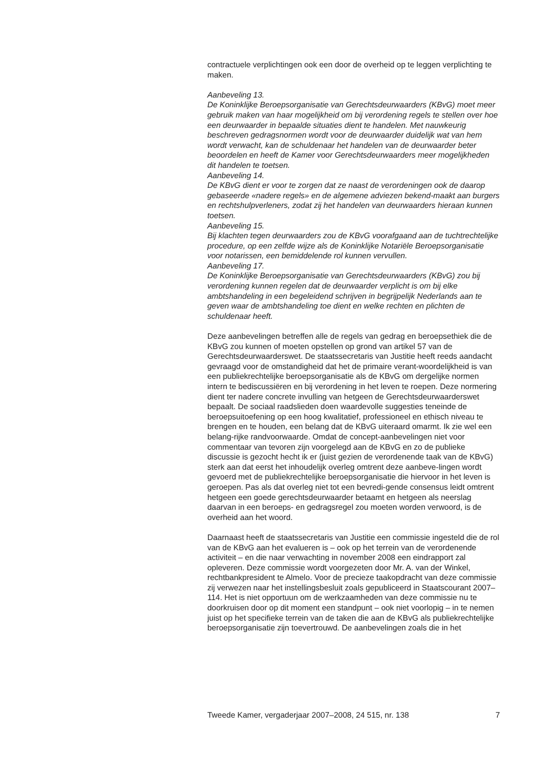contractuele verplichtingen ook een door de overheid op te leggen verplichting te maken.
Aanbeveling 13.
De Koninklijke Beroepsorganisatie van Gerechtsdeurwaarders (KBvG) moet meer gebruik maken van haar mogelijkheid om bij verordening regels te stellen over hoe een deurwaarder in bepaalde situaties dient te handelen. Met nauwkeurig beschreven gedragsnormen wordt voor de deurwaarder duidelijk wat van hem wordt verwacht, kan de schuldenaar het handelen van de deurwaarder beter beoordelen en heeft de Kamer voor Gerechtsdeurwaarders meer mogelijkheden dit handelen te toetsen.
Aanbeveling 14.
De KBvG dient er voor te zorgen dat ze naast de verordeningen ook de daarop gebaseerde «nadere regels» en de algemene adviezen bekend-maakt aan burgers en rechtshulpverleners, zodat zij het handelen van deurwaarders hieraan kunnen toetsen.
Aanbeveling 15.
Bij klachten tegen deurwaarders zou de KBvG voorafgaand aan de tuchtrechtelijke procedure, op een zelfde wijze als de Koninklijke Notariële Beroepsorganisatie voor notarissen, een bemiddelende rol kunnen vervullen.
Aanbeveling 17.
De Koninklijke Beroepsorganisatie van Gerechtsdeurwaarders (KBvG) zou bij verordening kunnen regelen dat de deurwaarder verplicht is om bij elke ambtshandeling in een begeleidend schrijven in begrijpelijk Nederlands aan te geven waar de ambtshandeling toe dient en welke rechten en plichten de schuldenaar heeft.
Deze aanbevelingen betreffen alle de regels van gedrag en beroepsethiek die de KBvG zou kunnen of moeten opstellen op grond van artikel 57 van de Gerechtsdeurwaarderswet. De staatssecretaris van Justitie heeft reeds aandacht gevraagd voor de omstandigheid dat het de primaire verant-woordelijkheid is van een publiekrechtelijke beroepsorganisatie als de KBvG om dergelijke normen intern te bediscussiëren en bij verordening in het leven te roepen. Deze normering dient ter nadere concrete invulling van hetgeen de Gerechtsdeurwaarderswet bepaalt. De sociaal raadslieden doen waardevolle suggesties teneinde de beroepsuitoefening op een hoog kwalitatief, professioneel en ethisch niveau te brengen en te houden, een belang dat de KBvG uiteraard omarmt. Ik zie wel een belang-rijke randvoorwaarde. Omdat de concept-aanbevelingen niet voor commentaar van tevoren zijn voorgelegd aan de KBvG en zo de publieke discussie is gezocht hecht ik er (juist gezien de verordenende taak van de KBvG) sterk aan dat eerst het inhoudelijk overleg omtrent deze aanbeve-lingen wordt gevoerd met de publiekrechtelijke beroepsorganisatie die hiervoor in het leven is geroepen. Pas als dat overleg niet tot een bevredi-gende consensus leidt omtrent hetgeen een goede gerechtsdeurwaarder betaamt en hetgeen als neerslag daarvan in een beroeps- en gedragsregel zou moeten worden verwoord, is de overheid aan het woord.
Daarnaast heeft de staatssecretaris van Justitie een commissie ingesteld die de rol van de KBvG aan het evalueren is – ook op het terrein van de verordenende activiteit – en die naar verwachting in november 2008 een eindrapport zal opleveren. Deze commissie wordt voorgezeten door Mr. A. van der Winkel, rechtbankpresident te Almelo. Voor de precieze taakopdracht van deze commissie zij verwezen naar het instellingsbesluit zoals gepubliceerd in Staatscourant 2007–114. Het is niet opportuun om de werkzaamheden van deze commissie nu te doorkruisen door op dit moment een standpunt – ook niet voorlopig – in te nemen juist op het specifieke terrein van de taken die aan de KBvG als publiekrechtelijke beroepsorganisatie zijn toevertrouwd. De aanbevelingen zoals die in het
Tweede Kamer, vergaderjaar 2007–2008, 24 515, nr. 138 7